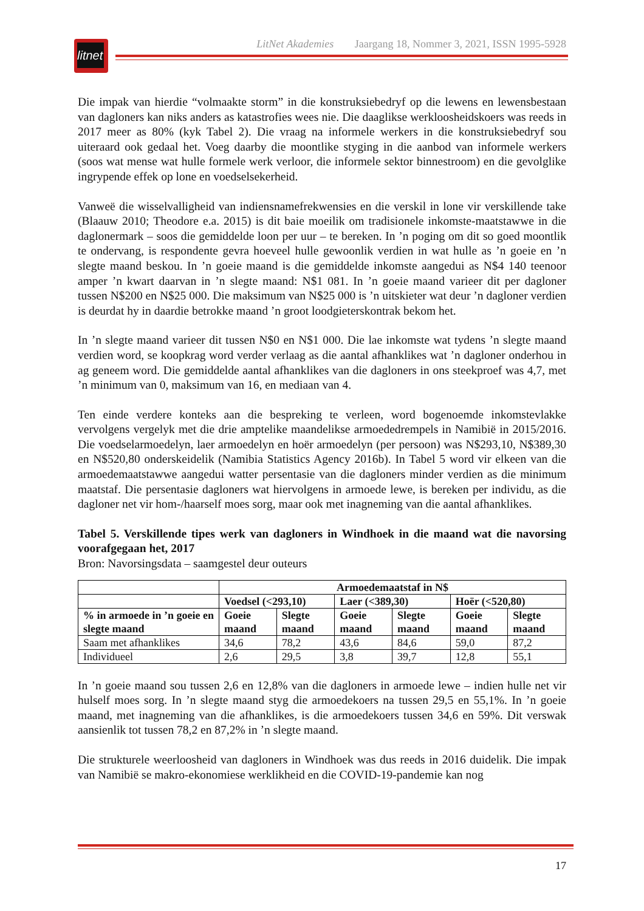litnet
LitNet Akademies Jaargang 18, Nommer 3, 2021, ISSN 1995-5928
Die impak van hierdie “volmaakte storm” in die konstruksiebedryf op die lewens en lewens­bestaan van dagloners kan niks anders as katastrofies wees nie. Die daaglikse werkloosheids­koers was reeds in 2017 meer as 80% (kyk Tabel 2). Die vraag na informele werkers in die konstruksiebedryf sou uiteraard ook gedaal het. Voeg daarby die moontlike styging in die aanbod van informele werkers (soos wat mense wat hulle formele werk verloor, die informele sektor binnestroom) en die gevolglike ingrypende effek op lone en voedselsekerheid.
Vanweë die wisselvalligheid van indiensnamefrekwensies en die verskil in lone vir verskillende take (Blaauw 2010; Theodore e.a. 2015) is dit baie moeilik om tradisionele inkomste-maat­stawwe in die daglonermark – soos die gemiddelde loon per uur – te bereken. In ’n poging om dit so goed moontlik te ondervang, is respondente gevra hoeveel hulle gewoonlik verdien in wat hulle as ’n goeie en ’n slegte maand beskou. In ’n goeie maand is die gemiddelde inkomste aangedui as N$4 140 teenoor amper ’n kwart daarvan in ’n slegte maand: N$1 081. In ’n goeie maand varieer dit per dagloner tussen N$200 en N$25 000. Die maksimum van N$25 000 is ’n uitskieter wat deur ’n dagloner verdien is deurdat hy in daardie betrokke maand ’n groot loodgieterskontrak bekom het.
In ’n slegte maand varieer dit tussen N$0 en N$1 000. Die lae inkomste wat tydens ’n slegte maand verdien word, se koopkrag word verder verlaag as die aantal afhanklikes wat ’n dagloner onderhou in ag geneem word. Die gemiddelde aantal afhanklikes van die dagloners in ons steekproef was 4,7, met ’n minimum van 0, maksimum van 16, en mediaan van 4.
Ten einde verdere konteks aan die bespreking te verleen, word bogenoemde inkomstevlakke vervolgens vergelyk met die drie amptelike maandelikse armoededrempels in Namibië in 2015/2016. Die voedselarmoedelyn, laer armoedelyn en hoër armoedelyn (per persoon) was N$293,10, N$389,30 en N$520,80 onderskeidelik (Namibia Statistics Agency 2016b). In Tabel 5 word vir elkeen van die armoedemaatstawwe aangedui watter persentasie van die dagloners minder verdien as die minimum maatstaf. Die persentasie dagloners wat hiervolgens in armoede lewe, is bereken per individu, as die dagloner net vir hom-/haarself moes sorg, maar ook met inagneming van die aantal afhanklikes.
Tabel 5. Verskillende tipes werk van dagloners in Windhoek in die maand wat die navorsing voorafgegaan het, 2017
Bron: Navorsingsdata – saamgestel deur outeurs
| | Armoedemaatstaf in N$ | | | | | |
| | Voedsel (<293,10) | | Laer (<389,30) | | Hoër (<520,80) | |
| % in armoede in ’n goeie en slegte maand | Goeie maand | Slegte maand | Goeie maand | Slegte maand | Goeie maand | Slegte maand |
| Saam met afhanklikes | 34,6 | 78,2 | 43,6 | 84,6 | 59,0 | 87,2 |
| Individueel | 2,6 | 29,5 | 3,8 | 39,7 | 12,8 | 55,1 |
In ’n goeie maand sou tussen 2,6 en 12,8% van die dagloners in armoede lewe – indien hulle net vir hulself moes sorg. In ’n slegte maand styg die armoedekoers na tussen 29,5 en 55,1%. In ’n goeie maand, met inagneming van die afhanklikes, is die armoedekoers tussen 34,6 en 59%. Dit verswak aansienlik tot tussen 78,2 en 87,2% in ’n slegte maand.
Die strukturele weerloosheid van dagloners in Windhoek was dus reeds in 2016 duidelik. Die impak van Namibië se makro-ekonomiese werklikheid en die COVID-19-pandemie kan nog
17